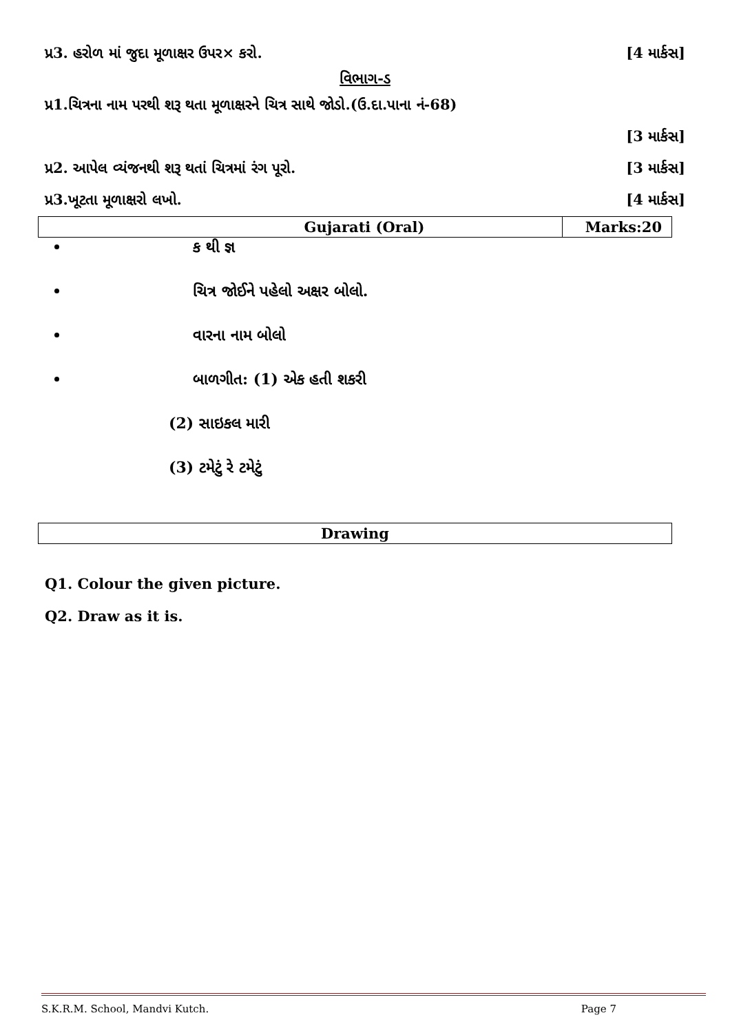પ્ર3. હરોળ માં જુદા મૂળાક્ષર ઉપર× કરો. [4 માર્કસ]
વિભાગ-ડ
પ્ર1.ચિત્રના નામ પરથી શરૂ થતા મૂળાક્ષરને ચિત્ર સાથે જોડો.(ઉ.દા.પાના નં-68)
[3 માર્કસ]
પ્ર2. આપેલ વ્યંજનથી શરૂ થતાં ચિત્રમાં રંગ પૂરો. [3 માર્કસ]
પ્ર3.ખૂટતા મૂળાક્ષરો લખો. [4 માર્કસ]
| Gujarati (Oral) | Marks:20 |
| --- | --- |
ક થી જ્ઞ
ચિત્ર જોઈને પહેલો અક્ષર બોલો.
વારના નામ બોલો
બાળગીત: (1) એક હતી શકરી
(2) સાઇકલ મારી
(3) ટમેટું રે ટમેટું
| Drawing |
| --- |
Q1. Colour the given picture.
Q2. Draw as it is.
S.K.R.M. School, Mandvi Kutch. Page 7